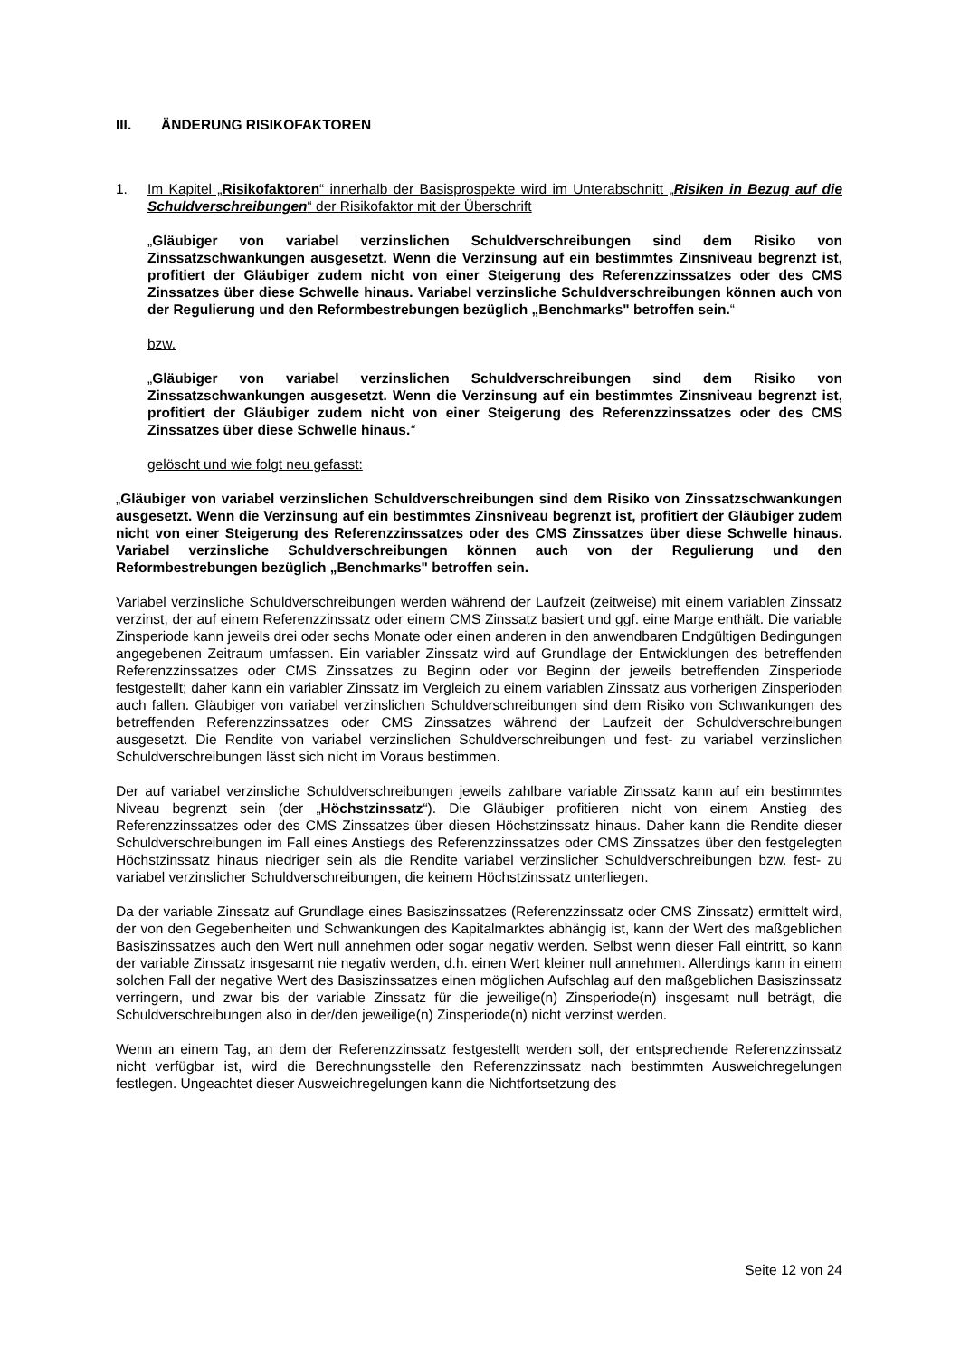III. ÄNDERUNG RISIKOFAKTOREN
1. Im Kapitel „Risikofaktoren“ innerhalb der Basisprospekte wird im Unterabschnitt „Risiken in Bezug auf die Schuldverschreibungen“ der Risikofaktor mit der Überschrift
„Gläubiger von variabel verzinslichen Schuldverschreibungen sind dem Risiko von Zinssatzschwankungen ausgesetzt. Wenn die Verzinsung auf ein bestimmtes Zinsniveau begrenzt ist, profitiert der Gläubiger zudem nicht von einer Steigerung des Referenzzinssatzes oder des CMS Zinssatzes über diese Schwelle hinaus. Variabel verzinsliche Schuldverschreibungen können auch von der Regulierung und den Reformbestrebungen bezüglich „Benchmarks" betroffen sein.“
bzw.
„Gläubiger von variabel verzinslichen Schuldverschreibungen sind dem Risiko von Zinssatzschwankungen ausgesetzt. Wenn die Verzinsung auf ein bestimmtes Zinsniveau begrenzt ist, profitiert der Gläubiger zudem nicht von einer Steigerung des Referenzzinssatzes oder des CMS Zinssatzes über diese Schwelle hinaus.“
gelöscht und wie folgt neu gefasst:
„Gläubiger von variabel verzinslichen Schuldverschreibungen sind dem Risiko von Zinssatzschwankungen ausgesetzt. Wenn die Verzinsung auf ein bestimmtes Zinsniveau begrenzt ist, profitiert der Gläubiger zudem nicht von einer Steigerung des Referenzzinssatzes oder des CMS Zinssatzes über diese Schwelle hinaus. Variabel verzinsliche Schuldverschreibungen können auch von der Regulierung und den Reformbestrebungen bezüglich „Benchmarks" betroffen sein.
Variabel verzinsliche Schuldverschreibungen werden während der Laufzeit (zeitweise) mit einem variablen Zinssatz verzinst, der auf einem Referenzzinssatz oder einem CMS Zinssatz basiert und ggf. eine Marge enthält. Die variable Zinsperiode kann jeweils drei oder sechs Monate oder einen anderen in den anwendbaren Endgültigen Bedingungen angegebenen Zeitraum umfassen. Ein variabler Zinssatz wird auf Grundlage der Entwicklungen des betreffenden Referenzzinssatzes oder CMS Zinssatzes zu Beginn oder vor Beginn der jeweils betreffenden Zinsperiode festgestellt; daher kann ein variabler Zinssatz im Vergleich zu einem variablen Zinssatz aus vorherigen Zinsperioden auch fallen. Gläubiger von variabel verzinslichen Schuldverschreibungen sind dem Risiko von Schwankungen des betreffenden Referenzzinssatzes oder CMS Zinssatzes während der Laufzeit der Schuldverschreibungen ausgesetzt. Die Rendite von variabel verzinslichen Schuldverschreibungen und fest- zu variabel verzinslichen Schuldverschreibungen lässt sich nicht im Voraus bestimmen.
Der auf variabel verzinsliche Schuldverschreibungen jeweils zahlbare variable Zinssatz kann auf ein bestimmtes Niveau begrenzt sein (der „Höchstzinssatz“). Die Gläubiger profitieren nicht von einem Anstieg des Referenzzinssatzes oder des CMS Zinssatzes über diesen Höchstzinssatz hinaus. Daher kann die Rendite dieser Schuldverschreibungen im Fall eines Anstiegs des Referenzzinssatzes oder CMS Zinssatzes über den festgelegten Höchstzinssatz hinaus niedriger sein als die Rendite variabel verzinslicher Schuldverschreibungen bzw. fest- zu variabel verzinslicher Schuldverschreibungen, die keinem Höchstzinssatz unterliegen.
Da der variable Zinssatz auf Grundlage eines Basiszinssatzes (Referenzzinssatz oder CMS Zinssatz) ermittelt wird, der von den Gegebenheiten und Schwankungen des Kapitalmarktes abhängig ist, kann der Wert des maßgeblichen Basiszinssatzes auch den Wert null annehmen oder sogar negativ werden. Selbst wenn dieser Fall eintritt, so kann der variable Zinssatz insgesamt nie negativ werden, d.h. einen Wert kleiner null annehmen. Allerdings kann in einem solchen Fall der negative Wert des Basiszinssatzes einen möglichen Aufschlag auf den maßgeblichen Basiszinssatz verringern, und zwar bis der variable Zinssatz für die jeweilige(n) Zinsperiode(n) insgesamt null beträgt, die Schuldverschreibungen also in der/den jeweilige(n) Zinsperiode(n) nicht verzinst werden.
Wenn an einem Tag, an dem der Referenzzinssatz festgestellt werden soll, der entsprechende Referenzzinssatz nicht verfügbar ist, wird die Berechnungsstelle den Referenzzinssatz nach bestimmten Ausweichregelungen festlegen. Ungeachtet dieser Ausweichregelungen kann die Nichtfortsetzung des
Seite 12 von 24